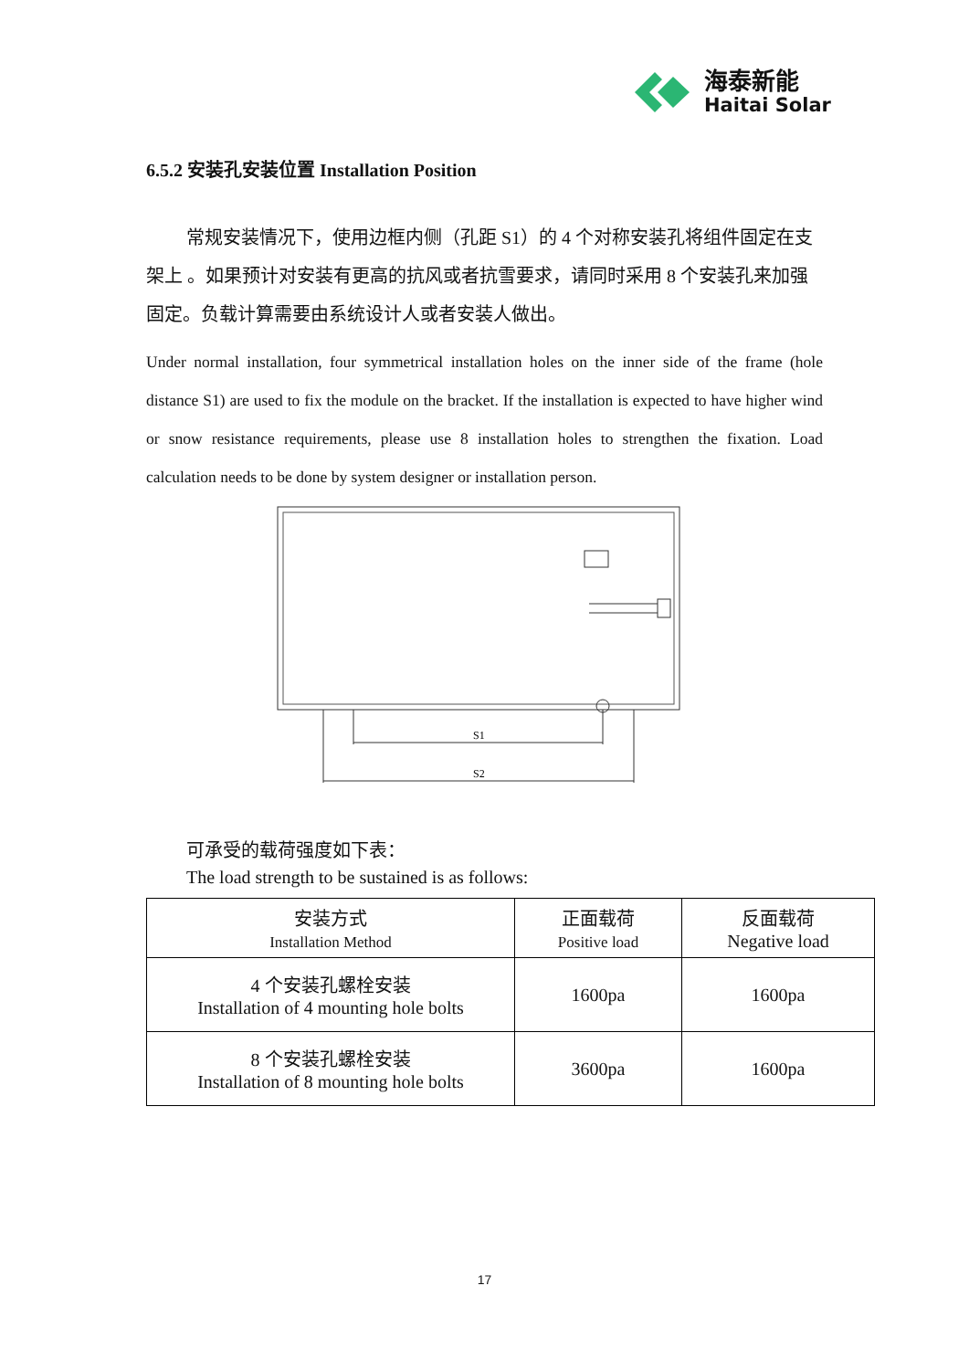海泰新能
Haitai Solar
6.5.2 安装孔安装位置 Installation Position
常规安装情况下，使用边框内侧（孔距 S1）的 4 个对称安装孔将组件固定在支架上 。如果预计对安装有更高的抗风或者抗雪要求，请同时采用 8 个安装孔来加强固定。负载计算需要由系统设计人或者安装人做出。
Under normal installation, four symmetrical installation holes on the inner side of the frame (hole distance S1) are used to fix the module on the bracket. If the installation is expected to have higher wind or snow resistance requirements, please use 8 installation holes to strengthen the fixation. Load calculation needs to be done by system designer or installation person.
S1
S2
可承受的载荷强度如下表：
The load strength to be sustained is as follows:
| 安装方式 Installation Method | 正面载荷 Positive load | 反面载荷 Negative load |
| 4 个安装孔螺栓安装 Installation of 4 mounting hole bolts | 1600pa | 1600pa |
| 8 个安装孔螺栓安装 Installation of 8 mounting hole bolts | 3600pa | 1600pa |
17